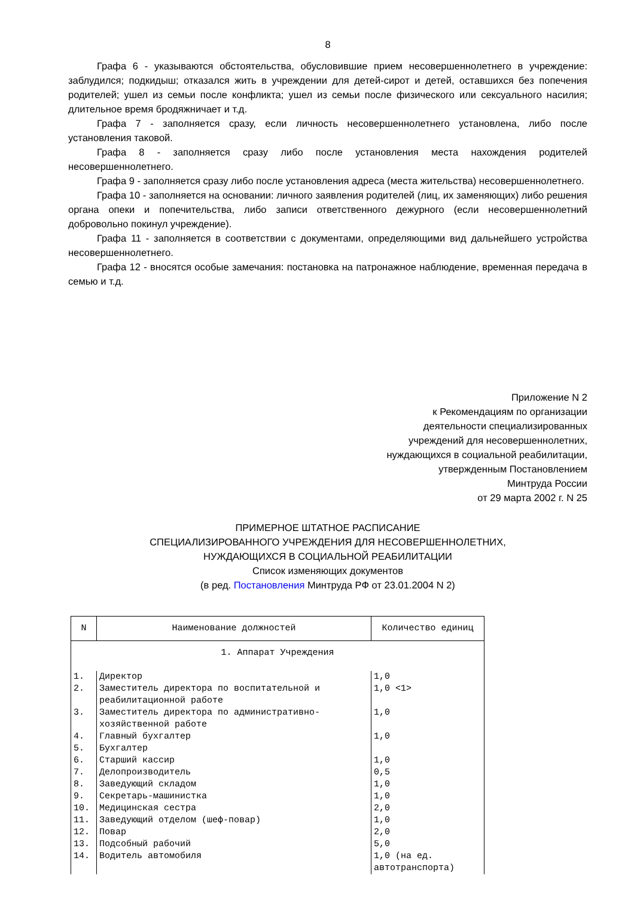8
Графа 6 - указываются обстоятельства, обусловившие прием несовершеннолетнего в учреждение: заблудился; подкидыш; отказался жить в учреждении для детей-сирот и детей, оставшихся без попечения родителей; ушел из семьи после конфликта; ушел из семьи после физического или сексуального насилия; длительное время бродяжничает и т.д.
Графа 7 - заполняется сразу, если личность несовершеннолетнего установлена, либо после установления таковой.
Графа 8 - заполняется сразу либо после установления места нахождения родителей несовершеннолетнего.
Графа 9 - заполняется сразу либо после установления адреса (места жительства) несовершеннолетнего.
Графа 10 - заполняется на основании: личного заявления родителей (лиц, их заменяющих) либо решения органа опеки и попечительства, либо записи ответственного дежурного (если несовершеннолетний добровольно покинул учреждение).
Графа 11 - заполняется в соответствии с документами, определяющими вид дальнейшего устройства несовершеннолетнего.
Графа 12 - вносятся особые замечания: постановка на патронажное наблюдение, временная передача в семью и т.д.
Приложение N 2
к Рекомендациям по организации
деятельности специализированных
учреждений для несовершеннолетних,
нуждающихся в социальной реабилитации,
утвержденным Постановлением
Минтруда России
от 29 марта 2002 г. N 25
ПРИМЕРНОЕ ШТАТНОЕ РАСПИСАНИЕ
СПЕЦИАЛИЗИРОВАННОГО УЧРЕЖДЕНИЯ ДЛЯ НЕСОВЕРШЕННОЛЕТНИХ,
НУЖДАЮЩИХСЯ В СОЦИАЛЬНОЙ РЕАБИЛИТАЦИИ
Список изменяющих документов
(в ред. Постановления Минтруда РФ от 23.01.2004 N 2)
| N | Наименование должностей | Количество единиц |
| --- | --- | --- |
| 1. Аппарат Учреждения | | |
| 1. | Директор | 1,0 |
| 2. | Заместитель директора по воспитательной и реабилитационной работе | 1,0 <1> |
| 3. | Заместитель директора по административно-хозяйственной работе | 1,0 |
| 4. | Главный бухгалтер | 1,0 |
| 5. | Бухгалтер | |
| 6. | Старший кассир | 1,0 |
| 7. | Делопроизводитель | 0,5 |
| 8. | Заведующий складом | 1,0 |
| 9. | Секретарь-машинистка | 1,0 |
| 10. | Медицинская сестра | 2,0 |
| 11. | Заведующий отделом (шеф-повар) | 1,0 |
| 12. | Повар | 2,0 |
| 13. | Подсобный рабочий | 5,0 |
| 14. | Водитель автомобиля | 1,0 (на ед. автотранспорта) |